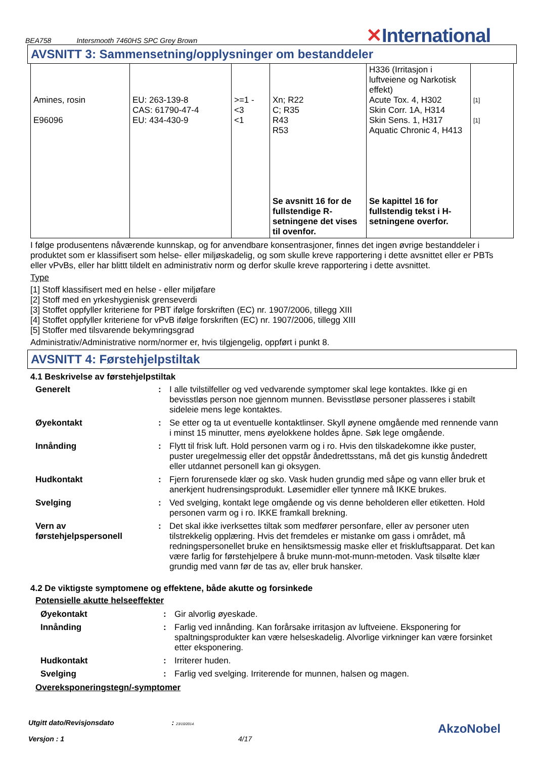BEA758 Intersmooth 7460HS SPC Grey Brown
✕International
AVSNITT 3: Sammensetning/opplysninger om bestanddeler
| Amines, rosin E96096 | EU: 263-139-8 CAS: 61790-47-4 EU: 434-430-9 | >=1 - <3 <1 | Xn; R22 C; R35 R43 R53 Se avsnitt 16 for de fullstendige R-setningene det vises til ovenfor. | H336 (Irritasjon i luftveiene og Narkotisk effekt) Acute Tox. 4, H302 Skin Corr. 1A, H314 Skin Sens. 1, H317 Aquatic Chronic 4, H413 Se kapittel 16 for fullstendig tekst i H-setningene overfor. | [1] [1] |
I følge produsentens nåværende kunnskap, og for anvendbare konsentrasjoner, finnes det ingen øvrige bestanddeler i produktet som er klassifisert som helse- eller miljøskadelig, og som skulle kreve rapportering i dette avsnittet eller er PBTs eller vPvBs, eller har blittt tildelt en administrativ norm og derfor skulle kreve rapportering i dette avsnittet.
Type
[1] Stoff klassifisert med en helse - eller miljøfare
[2] Stoff med en yrkeshygienisk grenseverdi
[3] Stoffet oppfyller kriteriene for PBT ifølge forskriften (EC) nr. 1907/2006, tillegg XIII
[4] Stoffet oppfyller kriteriene for vPvB ifølge forskriften (EC) nr. 1907/2006, tillegg XIII
[5] Stoffer med tilsvarende bekymringsgrad
Administrativ/Administrative norm/normer er, hvis tilgjengelig, oppført i punkt 8.
AVSNITT 4: Førstehjelpstiltak
4.1 Beskrivelse av førstehjelpstiltak
| Generelt | : | I alle tvilstilfeller og ved vedvarende symptomer skal lege kontaktes. Ikke gi en bevisstløs person noe gjennom munnen. Bevisstløse personer plasseres i stabilt sideleie mens lege kontaktes. |
| Øyekontakt | : | Se etter og ta ut eventuelle kontaktlinser. Skyll øynene omgående med rennende vann i minst 15 minutter, mens øyelokkene holdes åpne. Søk lege omgående. |
| Innånding | : | Flytt til frisk luft. Hold personen varm og i ro. Hvis den tilskadekomne ikke puster, puster uregelmessig eller det oppstår åndedrettsstans, må det gis kunstig åndedrett eller utdannet personell kan gi oksygen. |
| Hudkontakt | : | Fjern forurensede klær og sko. Vask huden grundig med såpe og vann eller bruk et anerkjent hudrensingsprodukt. Løsemidler eller tynnere må IKKE brukes. |
| Svelging | : | Ved svelging, kontakt lege omgående og vis denne beholderen eller etiketten. Hold personen varm og i ro. IKKE framkall brekning. |
| Vern av førstehjelpspersonell | : | Det skal ikke iverksettes tiltak som medfører personfare, eller av personer uten tilstrekkelig opplæring. Hvis det fremdeles er mistanke om gass i området, må redningspersonellet bruke en hensiktsmessig maske eller et friskluftsapparat. Det kan være farlig for førstehjelpere å bruke munn-mot-munn-metoden. Vask tilsølte klær grundig med vann før de tas av, eller bruk hansker. |
4.2 De viktigste symptomene og effektene, både akutte og forsinkede
Potensielle akutte helseeffekter
| Øyekontakt | : | Gir alvorlig øyeskade. |
| Innånding | : | Farlig ved innånding. Kan forårsake irritasjon av luftveiene. Eksponering for spaltningsprodukter kan være helseskadelig. Alvorlige virkninger kan være forsinket etter eksponering. |
| Hudkontakt | : | Irriterer huden. |
| Svelging | : | Farlig ved svelging. Irriterende for munnen, halsen og magen. |
Overeksponeringstegn/-symptomer
Utgitt dato/Revisjonsdato : 23/10/2014.
Versjon : 1 4/17
AkzoNobel